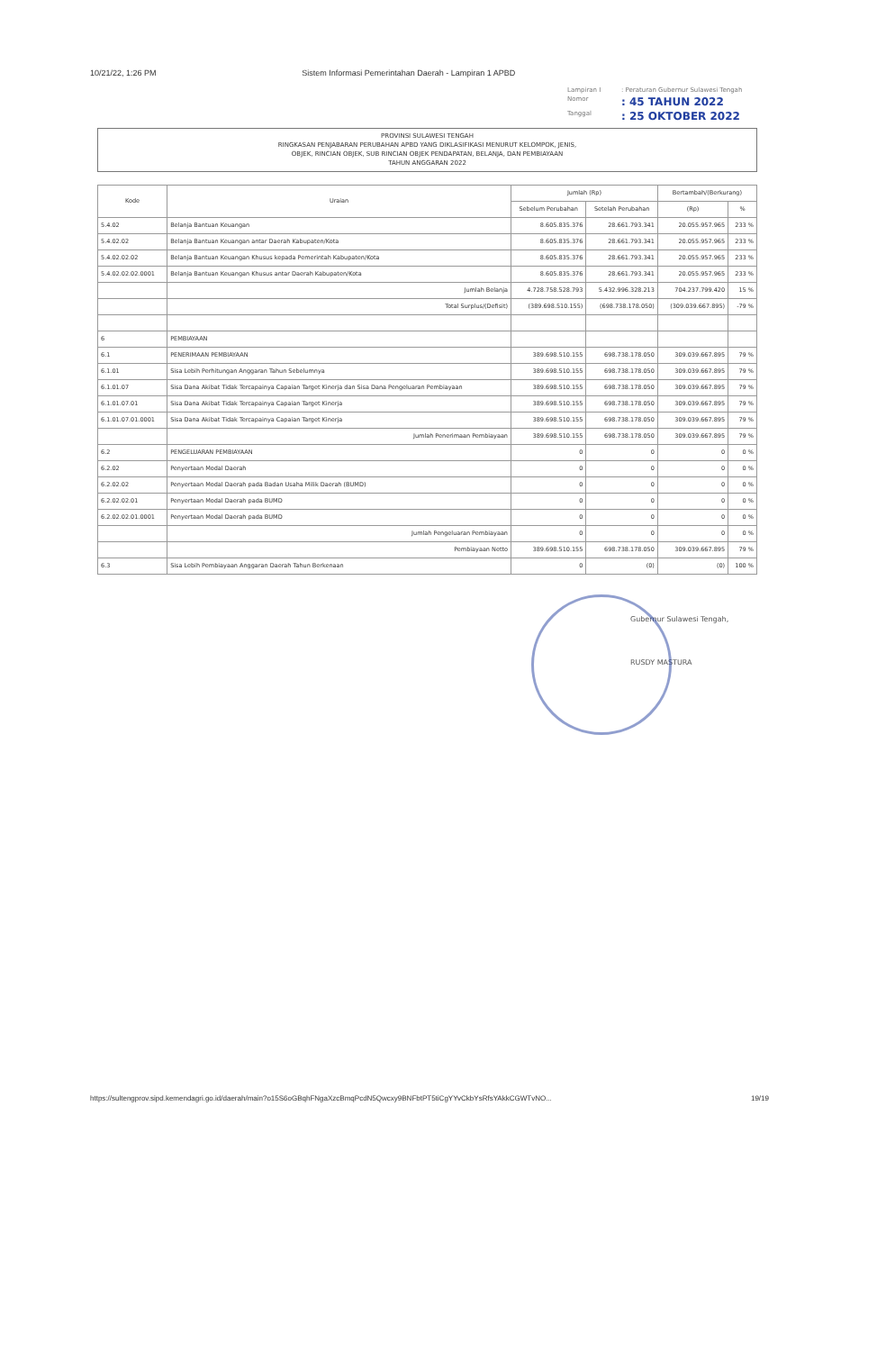10/21/22, 1:26 PM Sistem Informasi Pemerintahan Daerah - Lampiran 1 APBD
Lampiran I: Peraturan Gubernur Sulawesi Tengah Nomor: 45 TAHUN 2022 Tanggal: 25 OKTOBER 2022
PROVINSI SULAWESI TENGAH
RINGKASAN PENJABARAN PERUBAHAN APBD YANG DIKLASIFIKASI MENURUT KELOMPOK, JENIS,
OBJEK, RINCIAN OBJEK, SUB RINCIAN OBJEK PENDAPATAN, BELANJA, DAN PEMBIAYAAN
TAHUN ANGGARAN 2022
| Kode | Uraian | Jumlah (Rp) | | Bertambah/(Berkurang) | |
| --- | --- | --- | --- | --- | --- |
| | | Sebelum Perubahan | Setelah Perubahan | (Rp) | % |
| 5.4.02 | Belanja Bantuan Keuangan | 8.605.835.376 | 28.661.793.341 | 20.055.957.965 | 233 % |
| 5.4.02.02 | Belanja Bantuan Keuangan antar Daerah Kabupaten/Kota | 8.605.835.376 | 28.661.793.341 | 20.055.957.965 | 233 % |
| 5.4.02.02.02 | Belanja Bantuan Keuangan Khusus kepada Pemerintah Kabupaten/Kota | 8.605.835.376 | 28.661.793.341 | 20.055.957.965 | 233 % |
| 5.4.02.02.02.0001 | Belanja Bantuan Keuangan Khusus antar Daerah Kabupaten/Kota | 8.605.835.376 | 28.661.793.341 | 20.055.957.965 | 233 % |
| | Jumlah Belanja | 4.728.758.528.793 | 5.432.996.328.213 | 704.237.799.420 | 15 % |
| | Total Surplus/(Defisit) | (389.698.510.155) | (698.738.178.050) | (309.039.667.895) | -79 % |
| 6 | PEMBIAYAAN | | | | |
| 6.1 | PENERIMAAN PEMBIAYAAN | 389.698.510.155 | 698.738.178.050 | 309.039.667.895 | 79 % |
| 6.1.01 | Sisa Lebih Perhitungan Anggaran Tahun Sebelumnya | 389.698.510.155 | 698.738.178.050 | 309.039.667.895 | 79 % |
| 6.1.01.07 | Sisa Dana Akibat Tidak Tercapainya Capaian Target Kinerja dan Sisa Dana Pengeluaran Pembiayaan | 389.698.510.155 | 698.738.178.050 | 309.039.667.895 | 79 % |
| 6.1.01.07.01 | Sisa Dana Akibat Tidak Tercapainya Capaian Target Kinerja | 389.698.510.155 | 698.738.178.050 | 309.039.667.895 | 79 % |
| 6.1.01.07.01.0001 | Sisa Dana Akibat Tidak Tercapainya Capaian Target Kinerja | 389.698.510.155 | 698.738.178.050 | 309.039.667.895 | 79 % |
| | Jumlah Penerimaan Pembiayaan | 389.698.510.155 | 698.738.178.050 | 309.039.667.895 | 79 % |
| 6.2 | PENGELUARAN PEMBIAYAAN | 0 | 0 | 0 | 0 % |
| 6.2.02 | Penyertaan Modal Daerah | 0 | 0 | 0 | 0 % |
| 6.2.02.02 | Penyertaan Modal Daerah pada Badan Usaha Milik Daerah (BUMD) | 0 | 0 | 0 | 0 % |
| 6.2.02.02.01 | Penyertaan Modal Daerah pada BUMD | 0 | 0 | 0 | 0 % |
| 6.2.02.02.01.0001 | Penyertaan Modal Daerah pada BUMD | 0 | 0 | 0 | 0 % |
| | Jumlah Pengeluaran Pembiayaan | 0 | 0 | 0 | 0 % |
| | Pembiayaan Netto | 389.698.510.155 | 698.738.178.050 | 309.039.667.895 | 79 % |
| 6.3 | Sisa Lebih Pembiayaan Anggaran Daerah Tahun Berkenaan | 0 | (0) | (0) | 100 % |
Gubernur Sulawesi Tengah,
RUSDY MASTURA
https://sultengprov.sipd.kemendagri.go.id/daerah/main?o15S6oGBqhFNgaXzcBmqPcdN5Qwcxy9BNFbtPT5tiCgYYvCkbYsRfsYAkkCGWTvNO... 19/19